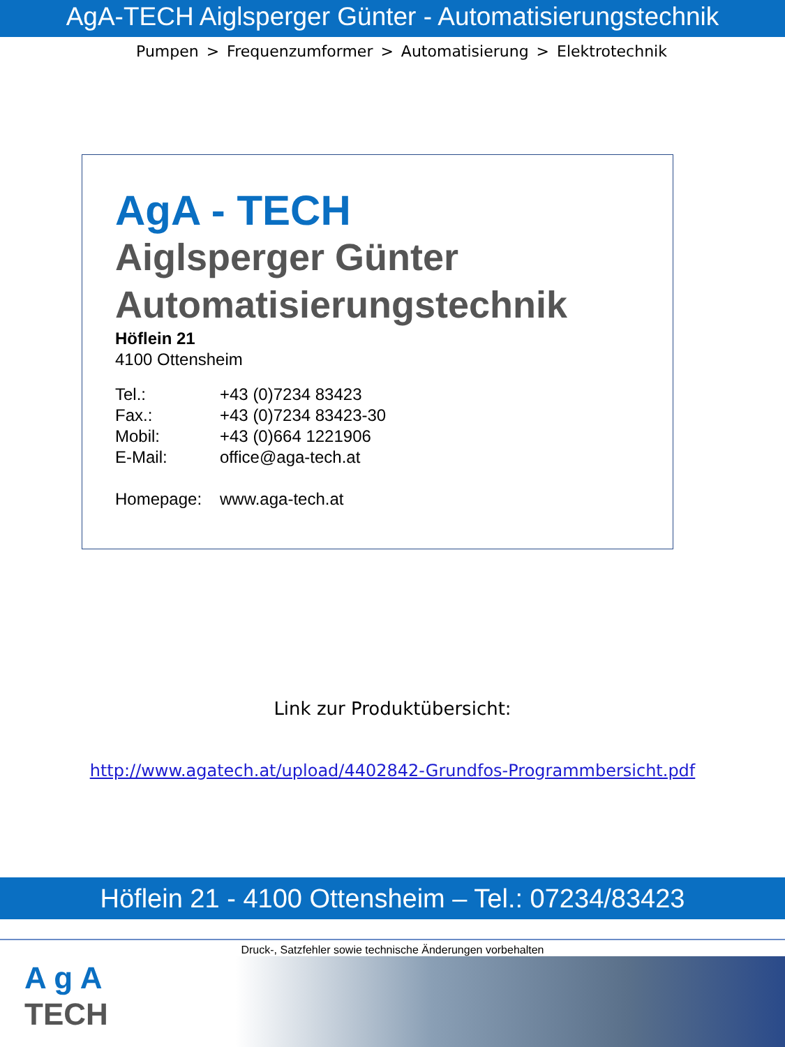AgA-TECH Aiglsperger Günter - Automatisierungstechnik
Pumpen > Frequenzumformer > Automatisierung > Elektrotechnik
AgA - TECH
Aiglsperger Günter
Automatisierungstechnik
Höflein 21
4100 Ottensheim
| Tel.: | +43 (0)7234 83423 |
| Fax.: | +43 (0)7234 83423-30 |
| Mobil: | +43 (0)664 1221906 |
| E-Mail: | office@aga-tech.at |
| Homepage: | www.aga-tech.at |
Link zur Produktübersicht:
http://www.agatech.at/upload/4402842-Grundfos-Programmbersicht.pdf
Höflein 21 - 4100 Ottensheim – Tel.: 07234/83423
Druck-, Satzfehler sowie technische Änderungen vorbehalten
A g A
TECH